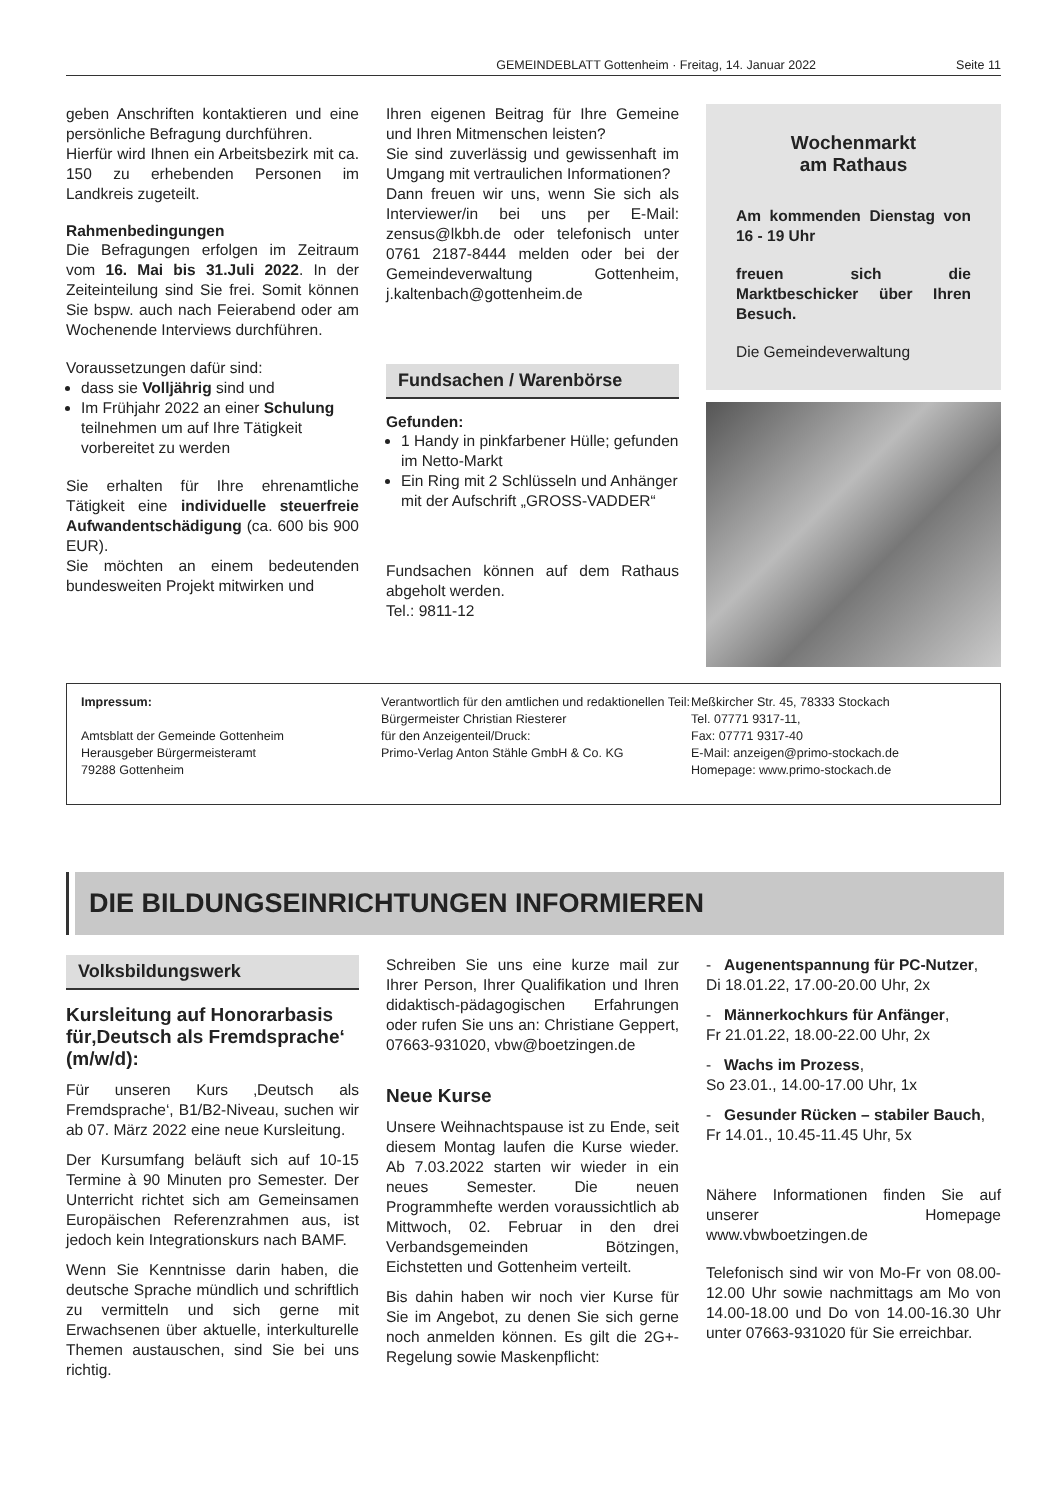GEMEINDEBLATT Gottenheim · Freitag, 14. Januar 2022 Seite 11
geben Anschriften kontaktieren und eine persönliche Befragung durchführen.
Hierfür wird Ihnen ein Arbeitsbezirk mit ca. 150 zu erhebenden Personen im Landkreis zugeteilt.
Rahmenbedingungen
Die Befragungen erfolgen im Zeitraum vom 16. Mai bis 31.Juli 2022. In der Zeiteinteilung sind Sie frei. Somit können Sie bspw. auch nach Feierabend oder am Wochenende Interviews durchführen.
Voraussetzungen dafür sind:
dass sie Volljährig sind und
Im Frühjahr 2022 an einer Schulung teilnehmen um auf Ihre Tätigkeit vorbereitet zu werden
Sie erhalten für Ihre ehrenamtliche Tätigkeit eine individuelle steuerfreie Aufwandentschädigung (ca. 600 bis 900 EUR).
Sie möchten an einem bedeutenden bundesweiten Projekt mitwirken und
Ihren eigenen Beitrag für Ihre Gemeine und Ihren Mitmenschen leisten?
Sie sind zuverlässig und gewissenhaft im Umgang mit vertraulichen Informationen?
Dann freuen wir uns, wenn Sie sich als Interviewer/in bei uns per E-Mail: zensus@lkbh.de oder telefonisch unter 0761 2187-8444 melden oder bei der Gemeindeverwaltung Gottenheim, j.kaltenbach@gottenheim.de
Fundsachen / Warenbörse
Gefunden:
1 Handy in pinkfarbener Hülle; gefunden im Netto-Markt
Ein Ring mit 2 Schlüsseln und Anhänger mit der Aufschrift „GROSS-VADDER“
Fundsachen können auf dem Rathaus abgeholt werden.
Tel.: 9811-12
Wochenmarkt
am Rathaus
Am kommenden Dienstag von 16 - 19 Uhr
freuen sich die Marktbeschicker über Ihren Besuch.
Die Gemeindeverwaltung
Impressum:
Amtsblatt der Gemeinde Gottenheim
Herausgeber Bürgermeisteramt
79288 Gottenheim
Verantwortlich für den amtlichen und redaktionellen Teil:
Bürgermeister Christian Riesterer
für den Anzeigenteil/Druck:
Primo-Verlag Anton Stähle GmbH & Co. KG
Meßkircher Str. 45, 78333 Stockach
Tel. 07771 9317-11,
Fax: 07771 9317-40
E-Mail: anzeigen@primo-stockach.de
Homepage: www.primo-stockach.de
DIE BILDUNGSEINRICHTUNGEN INFORMIEREN
Volksbildungswerk
Kursleitung auf Honorarbasis für‚Deutsch als Fremdsprache‘ (m/w/d):
Für unseren Kurs ‚Deutsch als Fremdsprache‘, B1/B2-Niveau, suchen wir ab 07. März 2022 eine neue Kursleitung.
Der Kursumfang beläuft sich auf 10-15 Termine à 90 Minuten pro Semester. Der Unterricht richtet sich am Gemeinsamen Europäischen Referenzrahmen aus, ist jedoch kein Integrationskurs nach BAMF.
Wenn Sie Kenntnisse darin haben, die deutsche Sprache mündlich und schriftlich zu vermitteln und sich gerne mit Erwachsenen über aktuelle, interkulturelle Themen austauschen, sind Sie bei uns richtig.
Schreiben Sie uns eine kurze mail zur Ihrer Person, Ihrer Qualifikation und Ihren didaktisch-pädagogischen Erfahrungen oder rufen Sie uns an: Christiane Geppert, 07663-931020, vbw@boetzingen.de
Neue Kurse
Unsere Weihnachtspause ist zu Ende, seit diesem Montag laufen die Kurse wieder. Ab 7.03.2022 starten wir wieder in ein neues Semester. Die neuen Programmhefte werden voraussichtlich ab Mittwoch, 02. Februar in den drei Verbandsgemeinden Bötzingen, Eichstetten und Gottenheim verteilt.
Bis dahin haben wir noch vier Kurse für Sie im Angebot, zu denen Sie sich gerne noch anmelden können. Es gilt die 2G+-Regelung sowie Maskenpflicht:
- Augenentspannung für PC-Nutzer,
Di 18.01.22, 17.00-20.00 Uhr, 2x
- Männerkochkurs für Anfänger,
Fr 21.01.22, 18.00-22.00 Uhr, 2x
- Wachs im Prozess,
So 23.01., 14.00-17.00 Uhr, 1x
- Gesunder Rücken – stabiler Bauch,
Fr 14.01., 10.45-11.45 Uhr, 5x
Nähere Informationen finden Sie auf unserer Homepage www.vbwboetzingen.de
Telefonisch sind wir von Mo-Fr von 08.00-12.00 Uhr sowie nachmittags am Mo von 14.00-18.00 und Do von 14.00-16.30 Uhr unter 07663-931020 für Sie erreichbar.